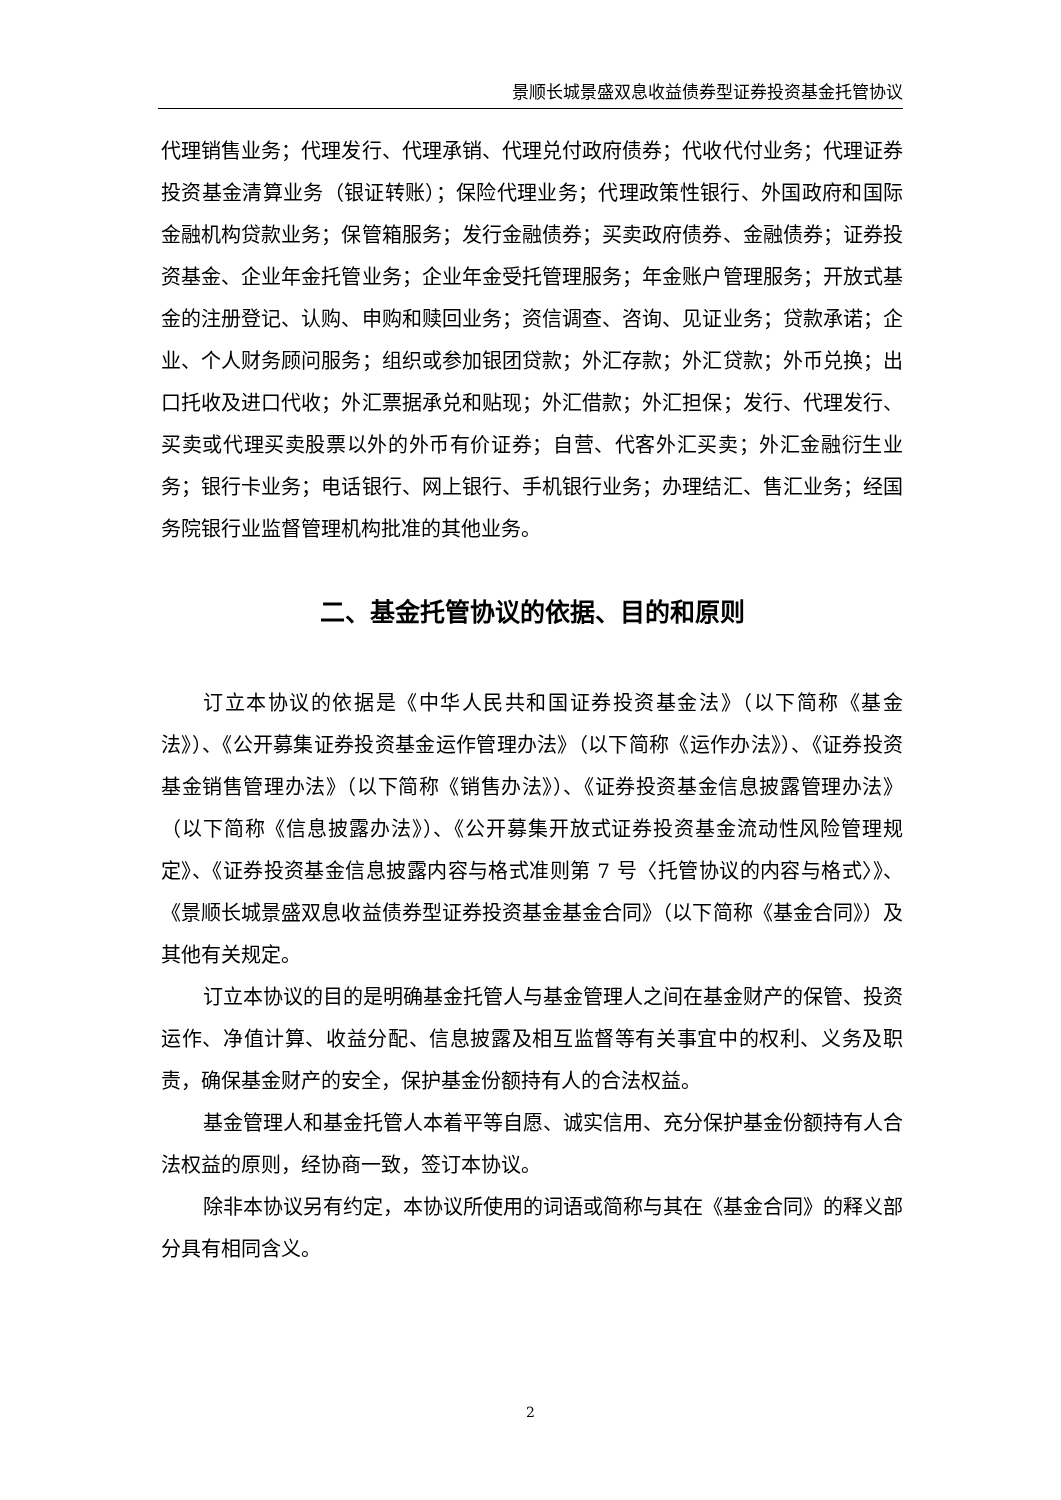景顺长城景盛双息收益债券型证券投资基金托管协议
代理销售业务；代理发行、代理承销、代理兑付政府债券；代收代付业务；代理证券投资基金清算业务（银证转账）；保险代理业务；代理政策性银行、外国政府和国际金融机构贷款业务；保管箱服务；发行金融债券；买卖政府债券、金融债券；证券投资基金、企业年金托管业务；企业年金受托管理服务；年金账户管理服务；开放式基金的注册登记、认购、申购和赎回业务；资信调查、咨询、见证业务；贷款承诺；企业、个人财务顾问服务；组织或参加银团贷款；外汇存款；外汇贷款；外币兑换；出口托收及进口代收；外汇票据承兑和贴现；外汇借款；外汇担保；发行、代理发行、买卖或代理买卖股票以外的外币有价证券；自营、代客外汇买卖；外汇金融衍生业务；银行卡业务；电话银行、网上银行、手机银行业务；办理结汇、售汇业务；经国务院银行业监督管理机构批准的其他业务。
二、基金托管协议的依据、目的和原则
订立本协议的依据是《中华人民共和国证券投资基金法》（以下简称《基金法》）、《公开募集证券投资基金运作管理办法》（以下简称《运作办法》）、《证券投资基金销售管理办法》（以下简称《销售办法》）、《证券投资基金信息披露管理办法》（以下简称《信息披露办法》）、《公开募集开放式证券投资基金流动性风险管理规定》、《证券投资基金信息披露内容与格式准则第 7 号〈托管协议的内容与格式〉》、《景顺长城景盛双息收益债券型证券投资基金基金合同》（以下简称《基金合同》）及其他有关规定。
订立本协议的目的是明确基金托管人与基金管理人之间在基金财产的保管、投资运作、净值计算、收益分配、信息披露及相互监督等有关事宜中的权利、义务及职责，确保基金财产的安全，保护基金份额持有人的合法权益。
基金管理人和基金托管人本着平等自愿、诚实信用、充分保护基金份额持有人合法权益的原则，经协商一致，签订本协议。
除非本协议另有约定，本协议所使用的词语或简称与其在《基金合同》的释义部分具有相同含义。
2